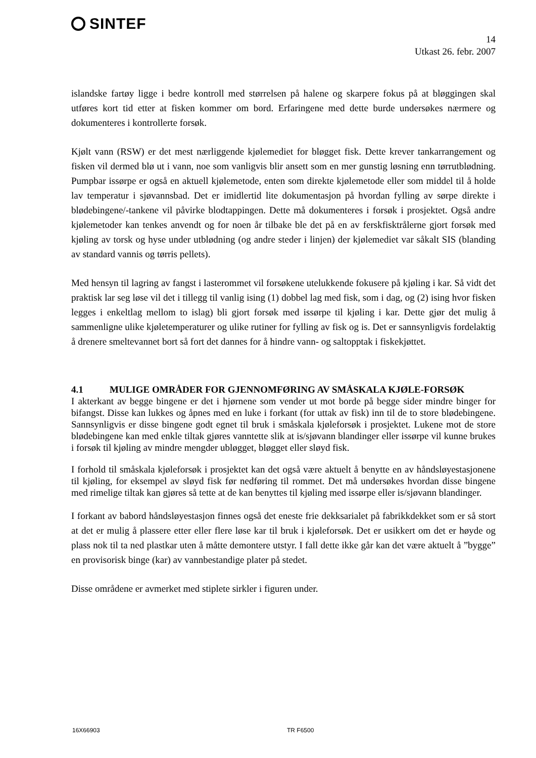SINTEF
14
Utkast 26. febr. 2007
islandske fartøy ligge i bedre kontroll med størrelsen på halene og skarpere fokus på at bløggingen skal utføres kort tid etter at fisken kommer om bord. Erfaringene med dette burde undersøkes nærmere og dokumenteres i kontrollerte forsøk.
Kjølt vann (RSW) er det mest nærliggende kjølemediet for bløgget fisk. Dette krever tankarrangement og fisken vil dermed blø ut i vann, noe som vanligvis blir ansett som en mer gunstig løsning enn tørrutblødning. Pumpbar issørpe er også en aktuell kjølemetode, enten som direkte kjølemetode eller som middel til å holde lav temperatur i sjøvannsbad. Det er imidlertid lite dokumentasjon på hvordan fylling av sørpe direkte i blødebingene/-tankene vil påvirke blodtappingen. Dette må dokumenteres i forsøk i prosjektet. Også andre kjølemetoder kan tenkes anvendt og for noen år tilbake ble det på en av ferskfisktrålerne gjort forsøk med kjøling av torsk og hyse under utblødning (og andre steder i linjen) der kjølemediet var såkalt SIS (blanding av standard vannis og tørris pellets).
Med hensyn til lagring av fangst i lasterommet vil forsøkene utelukkende fokusere på kjøling i kar. Så vidt det praktisk lar seg løse vil det i tillegg til vanlig ising (1) dobbel lag med fisk, som i dag, og (2) ising hvor fisken legges i enkeltlag mellom to islag) bli gjort forsøk med issørpe til kjøling i kar. Dette gjør det mulig å sammenligne ulike kjøletemperaturer og ulike rutiner for fylling av fisk og is. Det er sannsynligvis fordelaktig å drenere smeltevannet bort så fort det dannes for å hindre vann- og saltopptak i fiskekjøttet.
4.1 MULIGE OMRÅDER FOR GJENNOMFØRING AV SMÅSKALA KJØLE-FORSØK
I akterkant av begge bingene er det i hjørnene som vender ut mot borde på begge sider mindre binger for bifangst. Disse kan lukkes og åpnes med en luke i forkant (for uttak av fisk) inn til de to store blødebingene. Sannsynligvis er disse bingene godt egnet til bruk i småskala kjøleforsøk i prosjektet. Lukene mot de store blødebingene kan med enkle tiltak gjøres vanntette slik at is/sjøvann blandinger eller issørpe vil kunne brukes i forsøk til kjøling av mindre mengder ubløgget, bløgget eller sløyd fisk.
I forhold til småskala kjøleforsøk i prosjektet kan det også være aktuelt å benytte en av håndsløyestasjonene til kjøling, for eksempel av sløyd fisk før nedføring til rommet. Det må undersøkes hvordan disse bingene med rimelige tiltak kan gjøres så tette at de kan benyttes til kjøling med issørpe eller is/sjøvann blandinger.
I forkant av babord håndsløyestasjon finnes også det eneste frie dekksarialet på fabrikkdekket som er så stort at det er mulig å plassere etter eller flere løse kar til bruk i kjøleforsøk. Det er usikkert om det er høyde og plass nok til ta ned plastkar uten å måtte demontere utstyr. I fall dette ikke går kan det være aktuelt å ”bygge” en provisorisk binge (kar) av vannbestandige plater på stedet.
Disse områdene er avmerket med stiplete sirkler i figuren under.
16X66903 TR F6500